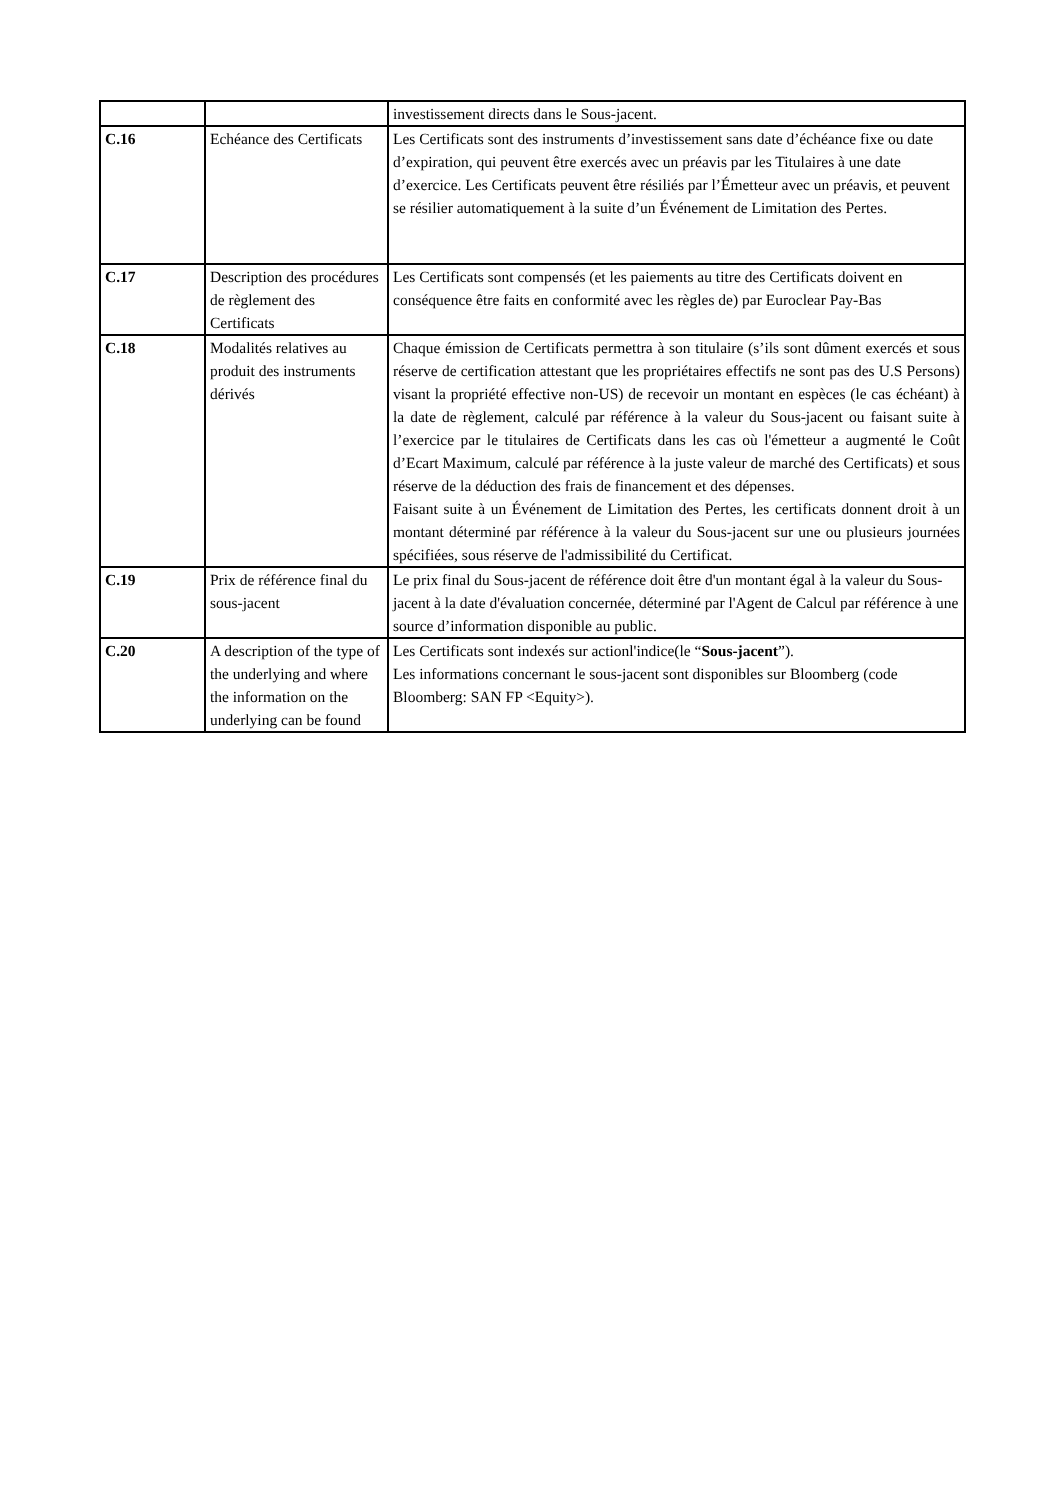| | | investissement directs dans le Sous-jacent. |
| C.16 | Echéance des Certificats | Les Certificats sont des instruments d’investissement sans date d’échéance fixe ou date d’expiration, qui peuvent être exercés avec un préavis par les Titulaires à une date d’exercice. Les Certificats peuvent être résiliés par l’Émetteur avec un préavis, et peuvent se résilier automatiquement à la suite d’un Événement de Limitation des Pertes. |
| C.17 | Description des procédures de règlement des Certificats | Les Certificats sont compensés (et les paiements au titre des Certificats doivent en conséquence être faits en conformité avec les règles de) par Euroclear Pay-Bas |
| C.18 | Modalités relatives au produit des instruments dérivés | Chaque émission de Certificats permettra à son titulaire (s’ils sont dûment exercés et sous réserve de certification attestant que les propriétaires effectifs ne sont pas des U.S Persons) visant la propriété effective non-US) de recevoir un montant en espèces (le cas échéant) à la date de règlement, calculé par référence à la valeur du Sous-jacent ou faisant suite à l’exercice par le titulaires de Certificats dans les cas où l'émetteur a augmenté le Coût d’Ecart Maximum, calculé par référence à la juste valeur de marché des Certificats) et sous réserve de la déduction des frais de financement et des dépenses. Faisant suite à un Événement de Limitation des Pertes, les certificats donnent droit à un montant déterminé par référence à la valeur du Sous-jacent sur une ou plusieurs journées spécifiées, sous réserve de l'admissibilité du Certificat. |
| C.19 | Prix de référence final du sous-jacent | Le prix final du Sous-jacent de référence doit être d'un montant égal à la valeur du Sous-jacent à la date d'évaluation concernée, déterminé par l'Agent de Calcul par référence à une source d’information disponible au public. |
| C.20 | A description of the type of the underlying and where the information on the underlying can be found | Les Certificats sont indexés sur actionl'indice(le “ Sous-jacent ”). Les informations concernant le sous-jacent sont disponibles sur Bloomberg (code Bloomberg: SAN FP <Equity>). |